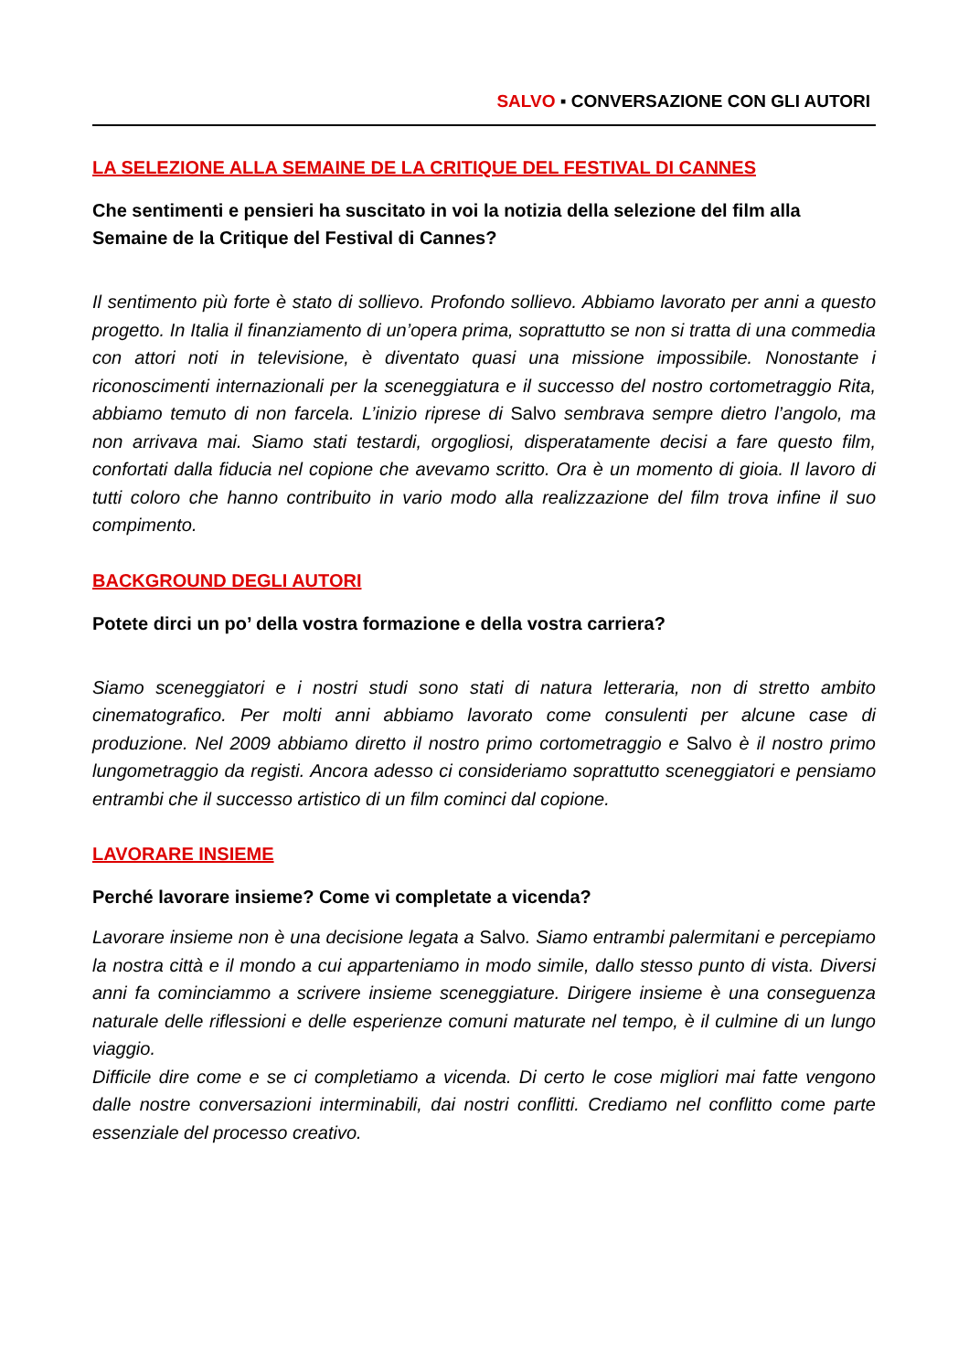SALVO ▪ CONVERSAZIONE CON GLI AUTORI
LA SELEZIONE ALLA SEMAINE DE LA CRITIQUE DEL FESTIVAL DI CANNES
Che sentimenti e pensieri ha suscitato in voi la notizia della selezione del film alla Semaine de la Critique del Festival di Cannes?
Il sentimento più forte è stato di sollievo. Profondo sollievo. Abbiamo lavorato per anni a questo progetto. In Italia il finanziamento di un’opera prima, soprattutto se non si tratta di una commedia con attori noti in televisione, è diventato quasi una missione impossibile. Nonostante i riconoscimenti internazionali per la sceneggiatura e il successo del nostro cortometraggio Rita, abbiamo temuto di non farcela. L’inizio riprese di Salvo sembrava sempre dietro l’angolo, ma non arrivava mai. Siamo stati testardi, orgogliosi, disperatamente decisi a fare questo film, confortati dalla fiducia nel copione che avevamo scritto. Ora è un momento di gioia. Il lavoro di tutti coloro che hanno contribuito in vario modo alla realizzazione del film trova infine il suo compimento.
BACKGROUND DEGLI AUTORI
Potete dirci un po’ della vostra formazione e della vostra carriera?
Siamo sceneggiatori e i nostri studi sono stati di natura letteraria, non di stretto ambito cinematografico. Per molti anni abbiamo lavorato come consulenti per alcune case di produzione. Nel 2009 abbiamo diretto il nostro primo cortometraggio e Salvo è il nostro primo lungometraggio da registi. Ancora adesso ci consideriamo soprattutto sceneggiatori e pensiamo entrambi che il successo artistico di un film cominci dal copione.
LAVORARE INSIEME
Perché lavorare insieme? Come vi completate a vicenda?
Lavorare insieme non è una decisione legata a Salvo. Siamo entrambi palermitani e percepiamo la nostra città e il mondo a cui apparteniamo in modo simile, dallo stesso punto di vista. Diversi anni fa cominciammo a scrivere insieme sceneggiature. Dirigere insieme è una conseguenza naturale delle riflessioni e delle esperienze comuni maturate nel tempo, è il culmine di un lungo viaggio.
Difficile dire come e se ci completiamo a vicenda. Di certo le cose migliori mai fatte vengono dalle nostre conversazioni interminabili, dai nostri conflitti. Crediamo nel conflitto come parte essenziale del processo creativo.